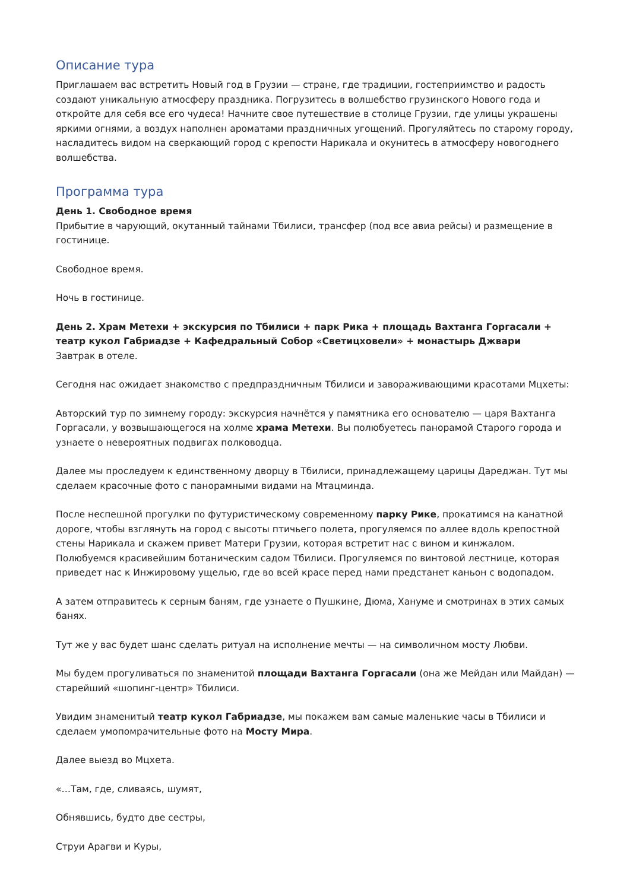Описание тура
Приглашаем вас встретить Новый год в Грузии — стране, где традиции, гостеприимство и радость создают уникальную атмосферу праздника. Погрузитесь в волшебство грузинского Нового года и откройте для себя все его чудеса! Начните свое путешествие в столице Грузии, где улицы украшены яркими огнями, а воздух наполнен ароматами праздничных угощений. Прогуляйтесь по старому городу, насладитесь видом на сверкающий город с крепости Нарикала и окунитесь в атмосферу новогоднего волшебства.
Программа тура
День 1. Свободное время
Прибытие в чарующий, окутанный тайнами Тбилиси, трансфер (под все авиа рейсы) и размещение в гостинице.
Свободное время.
Ночь в гостинице.
День 2. Храм Метехи + экскурсия по Тбилиси + парк Рика + площадь Вахтанга Горгасали + театр кукол Габриадзе + Кафедральный Собор «Светицховели» + монастырь Джвари
Завтрак в отеле.
Сегодня нас ожидает знакомство с предпраздничным Тбилиси и завораживающими красотами Мцхеты:
Авторский тур по зимнему городу: экскурсия начнётся у памятника его основателю — царя Вахтанга Горгасали, у возвышающегося на холме храма Метехи. Вы полюбуетесь панорамой Старого города и узнаете о невероятных подвигах полководца.
Далее мы проследуем к единственному дворцу в Тбилиси, принадлежащему царицы Дареджан. Тут мы сделаем красочные фото с панорамными видами на Мтацминда.
После неспешной прогулки по футуристическому современному парку Рике, прокатимся на канатной дороге, чтобы взглянуть на город с высоты птичьего полета, прогуляемся по аллее вдоль крепостной стены Нарикала и скажем привет Матери Грузии, которая встретит нас с вином и кинжалом. Полюбуемся красивейшим ботаническим садом Тбилиси. Прогуляемся по винтовой лестнице, которая приведет нас к Инжировому ущелью, где во всей красе перед нами предстанет каньон с водопадом.
А затем отправитесь к серным баням, где узнаете о Пушкине, Дюма, Хануме и смотринах в этих самых банях.
Тут же у вас будет шанс сделать ритуал на исполнение мечты — на символичном мосту Любви.
Мы будем прогуливаться по знаменитой площади Вахтанга Горгасали (она же Мейдан или Майдан) — старейший «шопинг-центр» Тбилиси.
Увидим знаменитый театр кукол Габриадзе, мы покажем вам самые маленькие часы в Тбилиси и сделаем умопомрачительные фото на Мосту Мира.
Далее выезд во Мцхета.
«…Там, где, сливаясь, шумят,
Обнявшись, будто две сестры,
Струи Арагви и Куры,